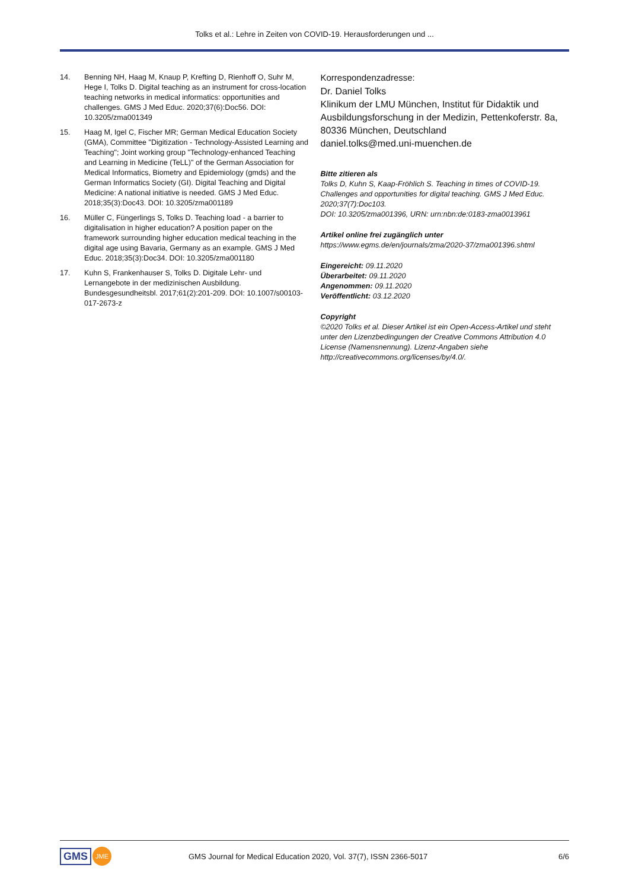Tolks et al.: Lehre in Zeiten von COVID-19. Herausforderungen und ...
14. Benning NH, Haag M, Knaup P, Krefting D, Rienhoff O, Suhr M, Hege I, Tolks D. Digital teaching as an instrument for cross-location teaching networks in medical informatics: opportunities and challenges. GMS J Med Educ. 2020;37(6):Doc56. DOI: 10.3205/zma001349
15. Haag M, Igel C, Fischer MR; German Medical Education Society (GMA), Committee "Digitization - Technology-Assisted Learning and Teaching"; Joint working group "Technology-enhanced Teaching and Learning in Medicine (TeLL)" of the German Association for Medical Informatics, Biometry and Epidemiology (gmds) and the German Informatics Society (GI). Digital Teaching and Digital Medicine: A national initiative is needed. GMS J Med Educ. 2018;35(3):Doc43. DOI: 10.3205/zma001189
16. Müller C, Füngerlings S, Tolks D. Teaching load - a barrier to digitalisation in higher education? A position paper on the framework surrounding higher education medical teaching in the digital age using Bavaria, Germany as an example. GMS J Med Educ. 2018;35(3):Doc34. DOI: 10.3205/zma001180
17. Kuhn S, Frankenhauser S, Tolks D. Digitale Lehr- und Lernangebote in der medizinischen Ausbildung. Bundesgesundheitsbl. 2017;61(2):201-209. DOI: 10.1007/s00103-017-2673-z
Korrespondenzadresse:
Dr. Daniel Tolks
Klinikum der LMU München, Institut für Didaktik und Ausbildungsforschung in der Medizin, Pettenkoferstr. 8a, 80336 München, Deutschland
daniel.tolks@med.uni-muenchen.de
Bitte zitieren als
Tolks D, Kuhn S, Kaap-Fröhlich S. Teaching in times of COVID-19. Challenges and opportunities for digital teaching. GMS J Med Educ. 2020;37(7):Doc103.
DOI: 10.3205/zma001396, URN: urn:nbn:de:0183-zma0013961
Artikel online frei zugänglich unter
https://www.egms.de/en/journals/zma/2020-37/zma001396.shtml
Eingereicht: 09.11.2020
Überarbeitet: 09.11.2020
Angenommen: 09.11.2020
Veröffentlicht: 03.12.2020
Copyright
©2020 Tolks et al. Dieser Artikel ist ein Open-Access-Artikel und steht unter den Lizenzbedingungen der Creative Commons Attribution 4.0 License (Namensnennung). Lizenz-Angaben siehe http://creativecommons.org/licenses/by/4.0/.
GMS JME
GMS Journal for Medical Education 2020, Vol. 37(7), ISSN 2366-5017
6/6